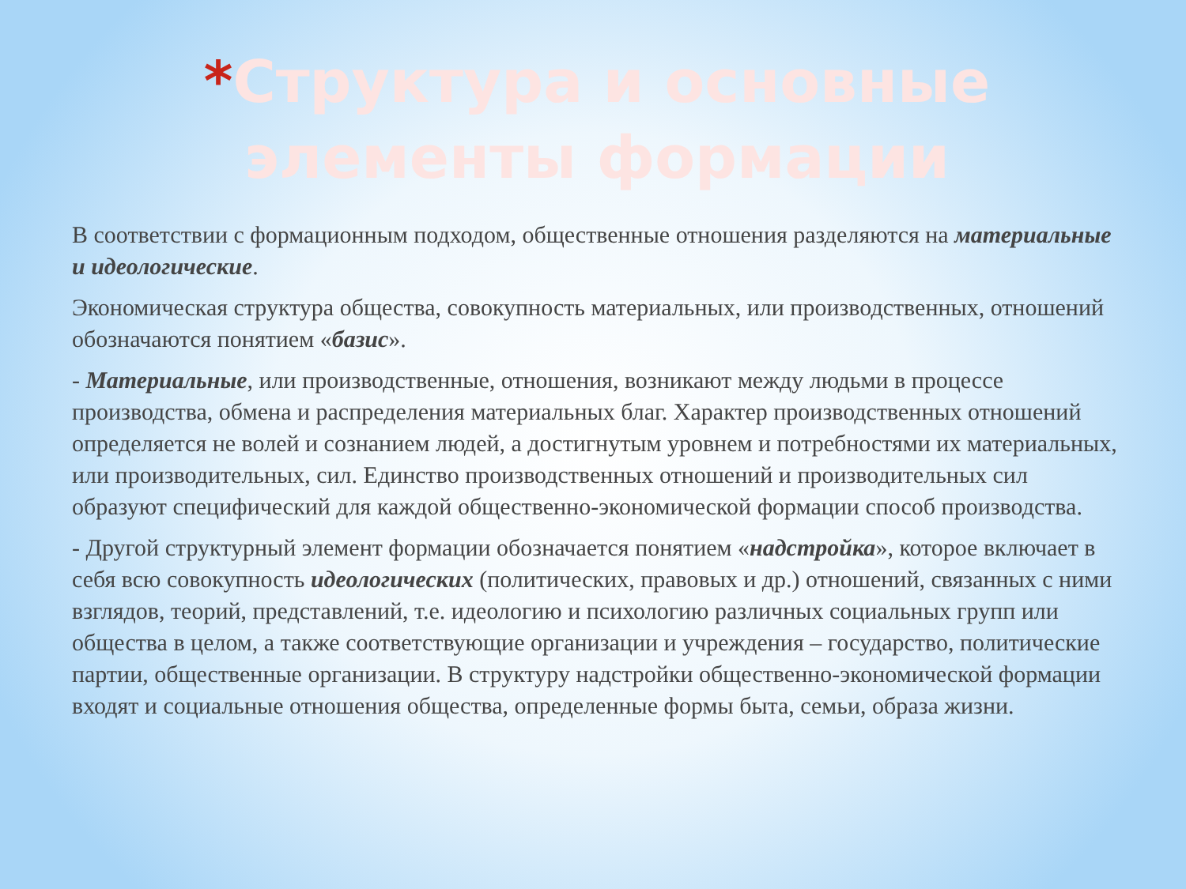*Структура и основные элементы формации
В соответствии с формационным подходом, общественные отношения разделяются на материальные и идеологические.
Экономическая структура общества, совокупность материальных, или производственных, отношений обозначаются понятием «базис».
- Материальные, или производственные, отношения, возникают между людьми в процессе производства, обмена и распределения материальных благ. Характер производственных отношений определяется не волей и сознанием людей, а достигнутым уровнем и потребностями их материальных, или производительных, сил. Единство производственных отношений и производительных сил образуют специфический для каждой общественно-экономической формации способ производства.
- Другой структурный элемент формации обозначается понятием «надстройка», которое включает в себя всю совокупность идеологических (политических, правовых и др.) отношений, связанных с ними взглядов, теорий, представлений, т.е. идеологию и психологию различных социальных групп или общества в целом, а также соответствующие организации и учреждения – государство, политические партии, общественные организации. В структуру надстройки общественно-экономической формации входят и социальные отношения общества, определенные формы быта, семьи, образа жизни.